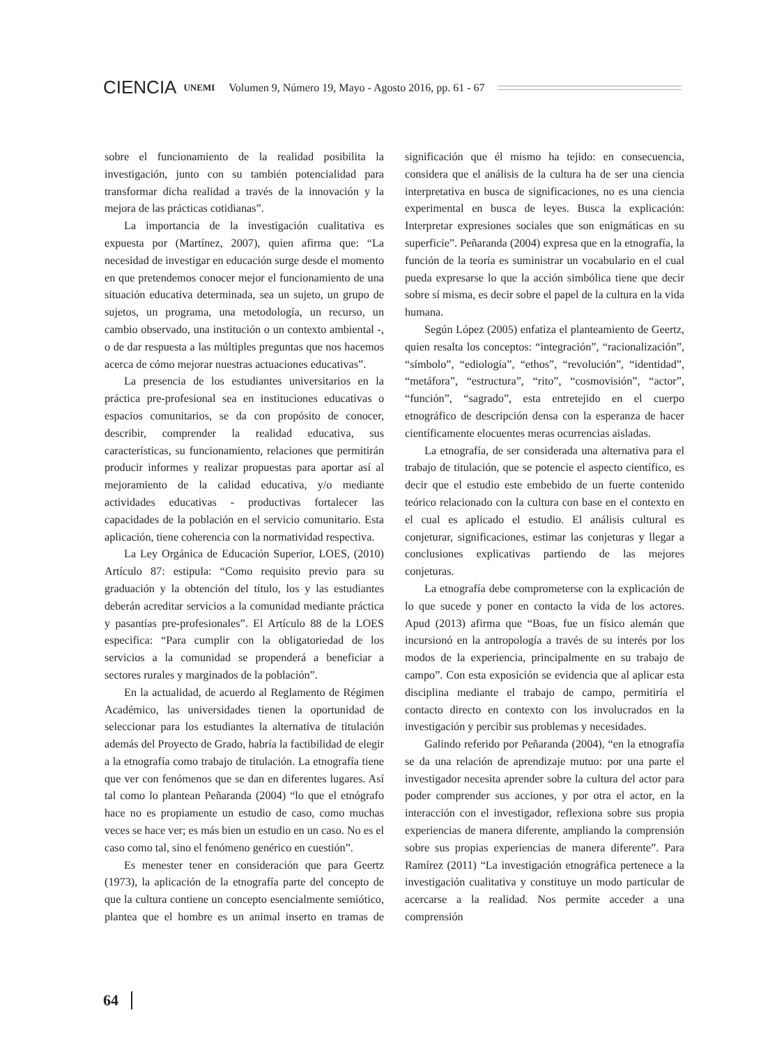CIENCIA UNEMI Volumen 9, Número 19, Mayo - Agosto 2016, pp. 61 - 67
sobre el funcionamiento de la realidad posibilita la investigación, junto con su también potencialidad para transformar dicha realidad a través de la innovación y la mejora de las prácticas cotidianas”.
La importancia de la investigación cualitativa es expuesta por (Martínez, 2007), quien afirma que: “La necesidad de investigar en educación surge desde el momento en que pretendemos conocer mejor el funcionamiento de una situación educativa determinada, sea un sujeto, un grupo de sujetos, un programa, una metodología, un recurso, un cambio observado, una institución o un contexto ambiental -, o de dar respuesta a las múltiples preguntas que nos hacemos acerca de cómo mejorar nuestras actuaciones educativas”.
La presencia de los estudiantes universitarios en la práctica pre-profesional sea en instituciones educativas o espacios comunitarios, se da con propósito de conocer, describir, comprender la realidad educativa, sus características, su funcionamiento, relaciones que permitirán producir informes y realizar propuestas para aportar así al mejoramiento de la calidad educativa, y/o mediante actividades educativas - productivas fortalecer las capacidades de la población en el servicio comunitario. Esta aplicación, tiene coherencia con la normatividad respectiva.
La Ley Orgánica de Educación Superior, LOES, (2010) Artículo 87: estipula: “Como requisito previo para su graduación y la obtención del título, los y las estudiantes deberán acreditar servicios a la comunidad mediante práctica y pasantías pre-profesionales”. El Artículo 88 de la LOES especifica: “Para cumplir con la obligatoriedad de los servicios a la comunidad se propenderá a beneficiar a sectores rurales y marginados de la población”.
En la actualidad, de acuerdo al Reglamento de Régimen Académico, las universidades tienen la oportunidad de seleccionar para los estudiantes la alternativa de titulación además del Proyecto de Grado, habría la factibilidad de elegir a la etnografía como trabajo de titulación. La etnografía tiene que ver con fenómenos que se dan en diferentes lugares. Así tal como lo plantean Peñaranda (2004) “lo que el etnógrafo hace no es propiamente un estudio de caso, como muchas veces se hace ver; es más bien un estudio en un caso. No es el caso como tal, sino el fenómeno genérico en cuestión”.
Es menester tener en consideración que para Geertz (1973), la aplicación de la etnografía parte del concepto de que la cultura contiene un concepto esencialmente semiótico, plantea que el hombre es un animal inserto en tramas de significación que él mismo ha tejido: en consecuencia, considera que el análisis de la cultura ha de ser una ciencia interpretativa en busca de significaciones, no es una ciencia experimental en busca de leyes. Busca la explicación: Interpretar expresiones sociales que son enigmáticas en su superficie”. Peñaranda (2004) expresa que en la etnografía, la función de la teoría es suministrar un vocabulario en el cual pueda expresarse lo que la acción simbólica tiene que decir sobre sí misma, es decir sobre el papel de la cultura en la vida humana.
Según López (2005) enfatiza el planteamiento de Geertz, quien resalta los conceptos: “integración”, “racionalización”, “símbolo”, “ediología”, “ethos”, “revolución”, “identidad”, “metáfora”, “estructura”, “rito”, “cosmovisión”, “actor”, “función”, “sagrado”, esta entretejido en el cuerpo etnográfico de descripción densa con la esperanza de hacer científicamente elocuentes meras ocurrencias aisladas.
La etnografía, de ser considerada una alternativa para el trabajo de titulación, que se potencie el aspecto científico, es decir que el estudio este embebido de un fuerte contenido teórico relacionado con la cultura con base en el contexto en el cual es aplicado el estudio. El análisis cultural es conjeturar, significaciones, estimar las conjeturas y llegar a conclusiones explicativas partiendo de las mejores conjeturas.
La etnografía debe comprometerse con la explicación de lo que sucede y poner en contacto la vida de los actores. Apud (2013) afirma que “Boas, fue un físico alemán que incursionó en la antropología a través de su interés por los modos de la experiencia, principalmente en su trabajo de campo”. Con esta exposición se evidencia que al aplicar esta disciplina mediante el trabajo de campo, permitiría el contacto directo en contexto con los involucrados en la investigación y percibir sus problemas y necesidades.
Galindo referido por Peñaranda (2004), “en la etnografía se da una relación de aprendizaje mutuo: por una parte el investigador necesita aprender sobre la cultura del actor para poder comprender sus acciones, y por otra el actor, en la interacción con el investigador, reflexiona sobre sus propia experiencias de manera diferente, ampliando la comprensión sobre sus propias experiencias de manera diferente”. Para Ramírez (2011) “La investigación etnográfica pertenece a la investigación cualitativa y constituye un modo particular de acercarse a la realidad. Nos permite acceder a una comprensión
64